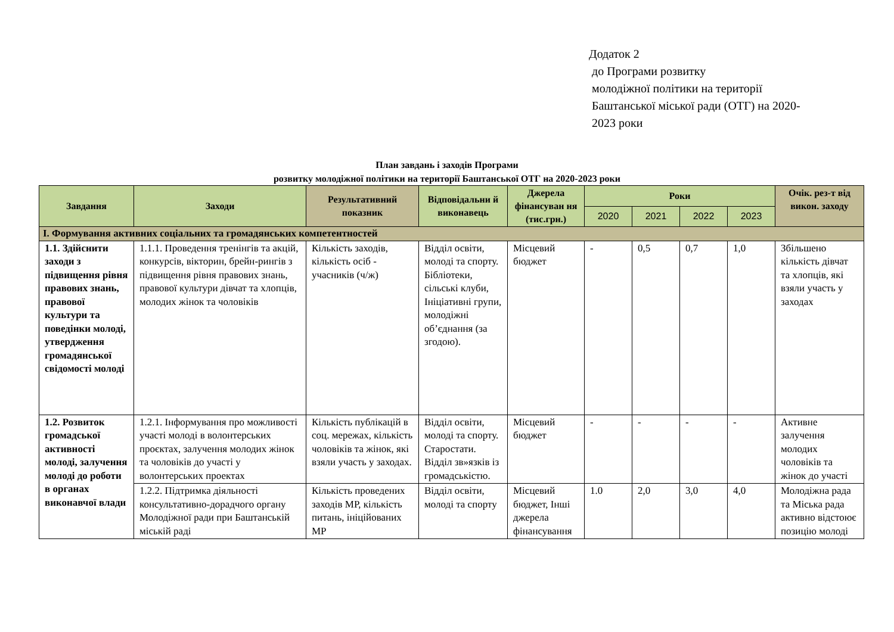Додаток 2
до Програми розвитку
молодіжної політики на території
Баштанської міської ради (ОТГ) на 2020-
2023 роки
План завдань і заходів Програми
розвитку молодіжної політики на території Баштанської ОТГ на 2020-2023 роки
| Завдання | Заходи | Результативний показник | Відповідальни й виконавець | Джерела фінансуван ня (тис.грн.) | Роки | | | | Очік. рез-т від викон. заходу |
| --- | --- | --- | --- | --- | --- | --- | --- | --- | --- |
| | | | | | 2020 | 2021 | 2022 | 2023 | |
| I. Формування активних соціальних та громадянських компетентностей | | | | | | | | | |
| 1.1. Здійснити заходи з підвищення рівня правових знань, правової культури та поведінки молоді, утвердження громадянської свідомості молоді | 1.1.1. Проведення тренінгів та акцій, конкурсів, вікторин, брейн-рингів з підвищення рівня правових знань, правової культури дівчат та хлопців, молодих жінок та чоловіків | Кількість заходів, кількість осіб - учасників (ч/ж) | Відділ освіти, молоді та спорту. Бібліотеки, сільські клуби, Ініціативні групи, молодіжні об’єднання (за згодою). | Місцевий бюджет | - | 0,5 | 0,7 | 1,0 | Збільшено кількість дівчат та хлопців, які взяли участь у заходах |
| 1.2. Розвиток громадської активності молоді, залучення молоді до роботи в органах виконавчої влади | 1.2.1. Інформування про можливості участі молоді в волонтерських проєктах, залучення молодих жінок та чоловіків до участі у волонтерських проектах | Кількість публікацій в соц. мережах, кількість чоловіків та жінок, які взяли участь у заходах. | Відділ освіти, молоді та спорту. Старостати. Відділ зв»язків із громадськістю. | Місцевий бюджет | - | - | - | - | Активне залучення молодих чоловіків та жінок до участі |
| | 1.2.2. Підтримка діяльності консультативно-дорадчого органу Молодіжної ради при Баштанській міській раді | Кількість проведених заходів МР, кількість питань, ініційованих МР | Відділ освіти, молоді та спорту | Місцевий бюджет, Інші джерела фінансування | 1.0 | 2,0 | 3,0 | 4,0 | Молодіжна рада та Міська рада активно відстоює позицію молоді |